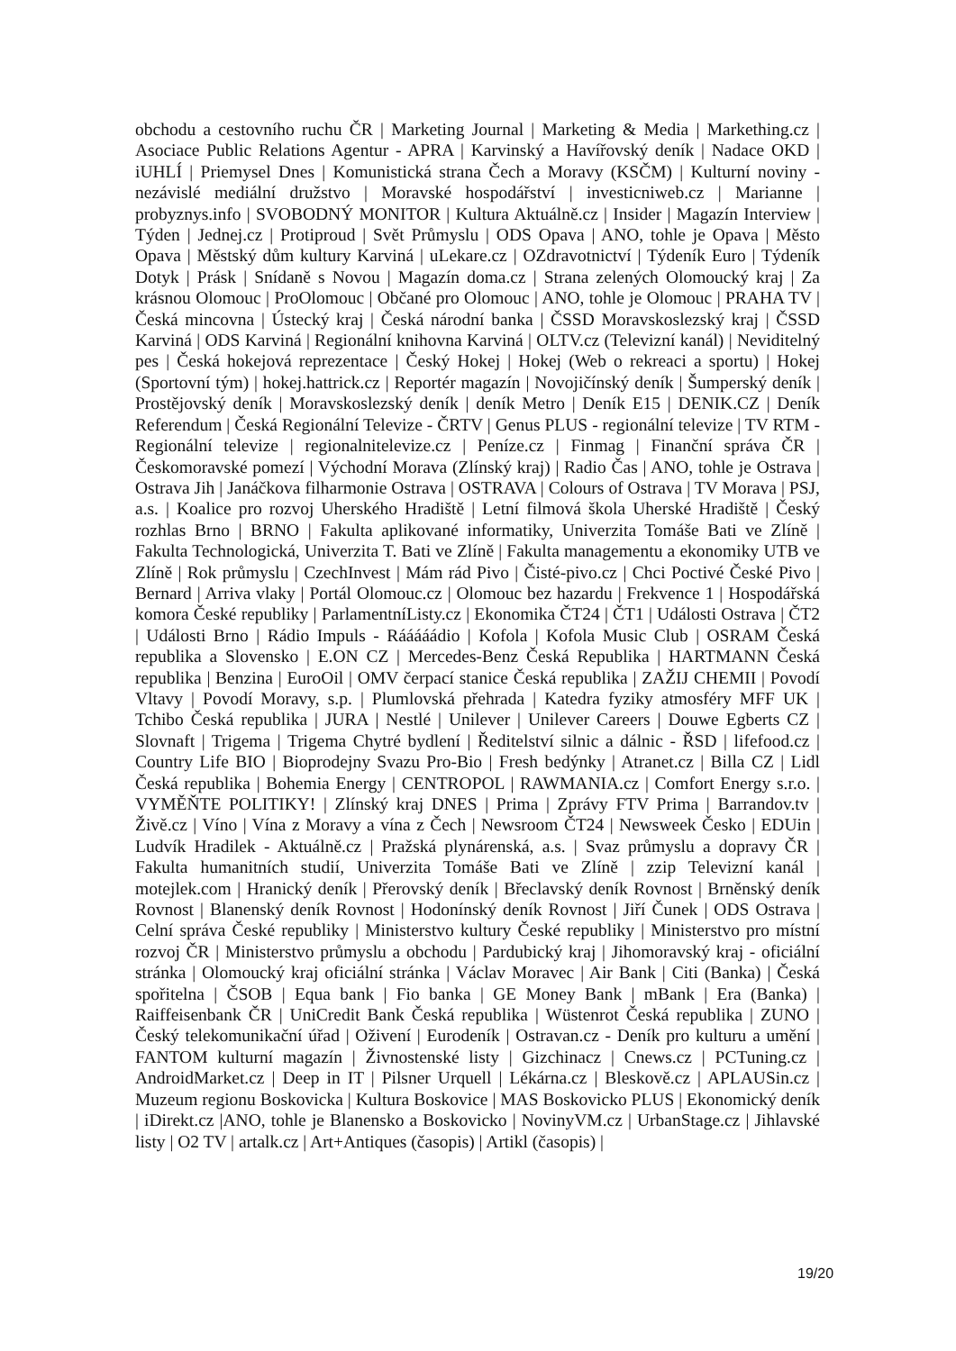obchodu a cestovního ruchu ČR | Marketing Journal | Marketing & Media | Markething.cz | Asociace Public Relations Agentur - APRA | Karvinský a Havířovský deník | Nadace OKD | iUHLÍ | Priemysel Dnes | Komunistická strana Čech a Moravy (KSČM) | Kulturní noviny - nezávislé mediální družstvo | Moravské hospodářství | investicniweb.cz | Marianne | probyznys.info | SVOBODNÝ MONITOR | Kultura Aktuálně.cz | Insider | Magazín Interview | Týden | Jednej.cz | Protiproud | Svět Průmyslu | ODS Opava | ANO, tohle je Opava | Město Opava | Městský dům kultury Karviná | uLekare.cz | OZdravotnictví | Týdeník Euro | Týdeník Dotyk | Prásk | Snídaně s Novou | Magazín doma.cz | Strana zelených Olomoucký kraj | Za krásnou Olomouc | ProOlomouc | Občané pro Olomouc | ANO, tohle je Olomouc | PRAHA TV | Česká mincovna | Ústecký kraj | Česká národní banka | ČSSD Moravskoslezský kraj | ČSSD Karviná | ODS Karviná | Regionální knihovna Karviná | OLTV.cz (Televizní kanál) | Neviditelný pes | Česká hokejová reprezentace | Český Hokej | Hokej (Web o rekreaci a sportu) | Hokej (Sportovní tým) | hokej.hattrick.cz | Reportér magazín | Novojičínský deník | Šumperský deník | Prostějovský deník | Moravskoslezský deník | deník Metro | Deník E15 | DENIK.CZ | Deník Referendum | Česká Regionální Televize - ČRTV | Genus PLUS - regionální televize | TV RTM - Regionální televize | regionalnitelevize.cz | Peníze.cz | Finmag | Finanční správa ČR | Českomoravské pomezí | Východní Morava (Zlínský kraj) | Radio Čas | ANO, tohle je Ostrava | Ostrava Jih | Janáčkova filharmonie Ostrava | OSTRAVA | Colours of Ostrava | TV Morava | PSJ, a.s. | Koalice pro rozvoj Uherského Hradiště | Letní filmová škola Uherské Hradiště | Český rozhlas Brno | BRNO | Fakulta aplikované informatiky, Univerzita Tomáše Bati ve Zlíně | Fakulta Technologická, Univerzita T. Bati ve Zlíně | Fakulta managementu a ekonomiky UTB ve Zlíně | Rok průmyslu | CzechInvest | Mám rád Pivo | Čisté-pivo.cz | Chci Poctivé České Pivo | Bernard | Arriva vlaky | Portál Olomouc.cz | Olomouc bez hazardu | Frekvence 1 | Hospodářská komora České republiky | ParlamentníListy.cz | Ekonomika ČT24 | ČT1 | Události Ostrava | ČT2 | Události Brno | Rádio Impuls - Rááááádio | Kofola | Kofola Music Club | OSRAM Česká republika a Slovensko | E.ON CZ | Mercedes-Benz Česká Republika | HARTMANN Česká republika | Benzina | EuroOil | OMV čerpací stanice Česká republika | ZAŽIJ CHEMII | Povodí Vltavy | Povodí Moravy, s.p. | Plumlovská přehrada | Katedra fyziky atmosféry MFF UK | Tchibo Česká republika | JURA | Nestlé | Unilever | Unilever Careers | Douwe Egberts CZ | Slovnaft | Trigema | Trigema Chytré bydlení | Ředitelství silnic a dálnic - ŘSD | lifefood.cz | Country Life BIO | Bioprodejny Svazu Pro-Bio | Fresh bedýnky | Atranet.cz | Billa CZ | Lidl Česká republika | Bohemia Energy | CENTROPOL | RAWMANIA.cz | Comfort Energy s.r.o. | VYMĚŇTE POLITIKY! | Zlínský kraj DNES | Prima | Zprávy FTV Prima | Barrandov.tv | Živě.cz | Víno | Vína z Moravy a vína z Čech | Newsroom ČT24 | Newsweek Česko | EDUin | Ludvík Hradilek - Aktuálně.cz | Pražská plynárenská, a.s. | Svaz průmyslu a dopravy ČR | Fakulta humanitních studií, Univerzita Tomáše Bati ve Zlíně | zzip Televizní kanál | motejlek.com | Hranický deník | Přerovský deník | Břeclavský deník Rovnost | Brněnský deník Rovnost | Blanenský deník Rovnost | Hodonínský deník Rovnost | Jiří Čunek | ODS Ostrava | Celní správa České republiky | Ministerstvo kultury České republiky | Ministerstvo pro místní rozvoj ČR | Ministerstvo průmyslu a obchodu | Pardubický kraj | Jihomoravský kraj - oficiální stránka | Olomoucký kraj oficiální stránka | Václav Moravec | Air Bank | Citi (Banka) | Česká spořitelna | ČSOB | Equa bank | Fio banka | GE Money Bank | mBank | Era (Banka) | Raiffeisenbank ČR | UniCredit Bank Česká republika | Wüstenrot Česká republika | ZUNO | Český telekomunikační úřad | Oživení | Eurodeník | Ostravan.cz - Deník pro kulturu a umění | FANTOM kulturní magazín | Živnostenské listy | Gizchinacz | Cnews.cz | PCTuning.cz | AndroidMarket.cz | Deep in IT | Pilsner Urquell | Lékárna.cz | Bleskově.cz | APLAUSin.cz | Muzeum regionu Boskovicka | Kultura Boskovice | MAS Boskovicko PLUS | Ekonomický deník | iDirekt.cz |ANO, tohle je Blanensko a Boskovicko | NovinyVM.cz | UrbanStage.cz | Jihlavské listy | O2 TV | artalk.cz | Art+Antiques (časopis) | Artikl (časopis) |
19/20